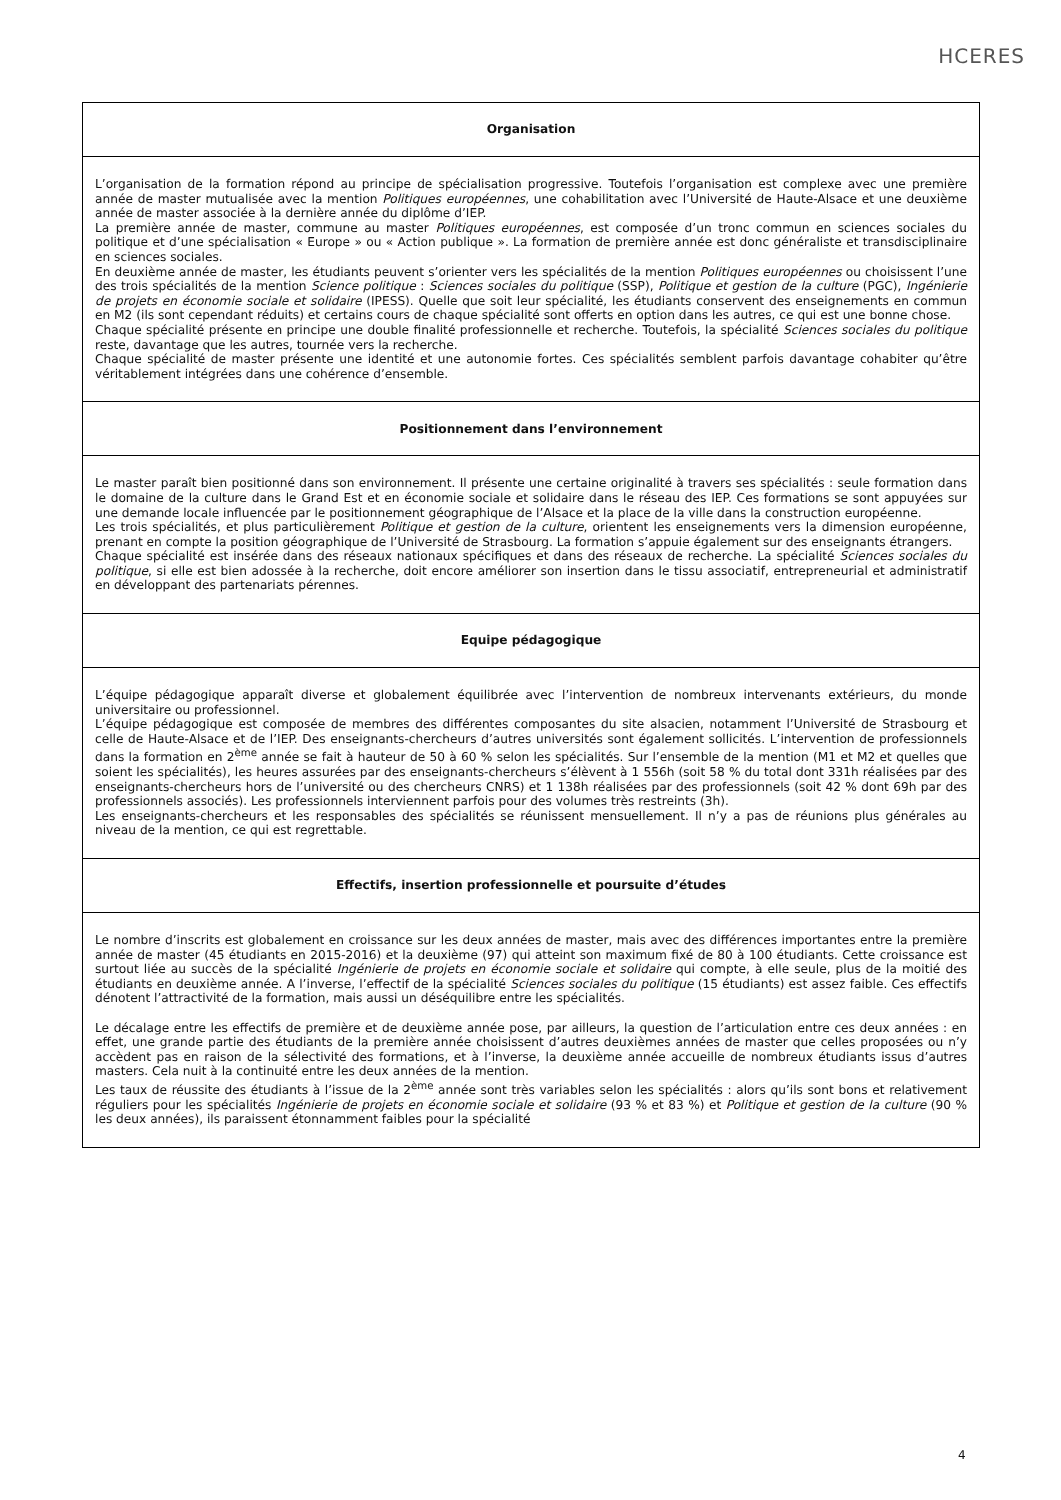HCERES
| Organisation |
| --- |
| L’organisation de la formation répond au principe de spécialisation progressive. Toutefois l’organisation est complexe avec une première année de master mutualisée avec la mention Politiques européennes , une cohabilitation avec l’Université de Haute-Alsace et une deuxième année de master associée à la dernière année du diplôme d’IEP. La première année de master, commune au master Politiques européennes , est composée d’un tronc commun en sciences sociales du politique et d’une spécialisation « Europe » ou « Action publique ». La formation de première année est donc généraliste et transdisciplinaire en sciences sociales. En deuxième année de master, les étudiants peuvent s’orienter vers les spécialités de la mention Politiques européennes ou choisissent l’une des trois spécialités de la mention Science politique : Sciences sociales du politique (SSP), Politique et gestion de la culture (PGC), Ingénierie de projets en économie sociale et solidaire (IPESS). Quelle que soit leur spécialité, les étudiants conservent des enseignements en commun en M2 (ils sont cependant réduits) et certains cours de chaque spécialité sont offerts en option dans les autres, ce qui est une bonne chose. Chaque spécialité présente en principe une double finalité professionnelle et recherche. Toutefois, la spécialité Sciences sociales du politique reste, davantage que les autres, tournée vers la recherche. Chaque spécialité de master présente une identité et une autonomie fortes. Ces spécialités semblent parfois davantage cohabiter qu’être véritablement intégrées dans une cohérence d’ensemble. |
| Positionnement dans l’environnement |
| Le master paraît bien positionné dans son environnement. Il présente une certaine originalité à travers ses spécialités : seule formation dans le domaine de la culture dans le Grand Est et en économie sociale et solidaire dans le réseau des IEP. Ces formations se sont appuyées sur une demande locale influencée par le positionnement géographique de l’Alsace et la place de la ville dans la construction européenne. Les trois spécialités, et plus particulièrement Politique et gestion de la culture , orientent les enseignements vers la dimension européenne, prenant en compte la position géographique de l’Université de Strasbourg. La formation s’appuie également sur des enseignants étrangers. Chaque spécialité est insérée dans des réseaux nationaux spécifiques et dans des réseaux de recherche. La spécialité Sciences sociales du politique , si elle est bien adossée à la recherche, doit encore améliorer son insertion dans le tissu associatif, entrepreneurial et administratif en développant des partenariats pérennes. |
| Equipe pédagogique |
| L’équipe pédagogique apparaît diverse et globalement équilibrée avec l’intervention de nombreux intervenants extérieurs, du monde universitaire ou professionnel. L’équipe pédagogique est composée de membres des différentes composantes du site alsacien, notamment l’Université de Strasbourg et celle de Haute-Alsace et de l’IEP. Des enseignants-chercheurs d’autres universités sont également sollicités. L’intervention de professionnels dans la formation en 2<sup>ème</sup> année se fait à hauteur de 50 à 60 % selon les spécialités. Sur l’ensemble de la mention (M1 et M2 et quelles que soient les spécialités), les heures assurées par des enseignants-chercheurs s’élèvent à 1 556h (soit 58 % du total dont 331h réalisées par des enseignants-chercheurs hors de l’université ou des chercheurs CNRS) et 1 138h réalisées par des professionnels (soit 42 % dont 69h par des professionnels associés). Les professionnels interviennent parfois pour des volumes très restreints (3h). Les enseignants-chercheurs et les responsables des spécialités se réunissent mensuellement. Il n’y a pas de réunions plus générales au niveau de la mention, ce qui est regrettable. |
| Effectifs, insertion professionnelle et poursuite d’études |
| Le nombre d’inscrits est globalement en croissance sur les deux années de master, mais avec des différences importantes entre la première année de master (45 étudiants en 2015-2016) et la deuxième (97) qui atteint son maximum fixé de 80 à 100 étudiants. Cette croissance est surtout liée au succès de la spécialité Ingénierie de projets en économie sociale et solidaire qui compte, à elle seule, plus de la moitié des étudiants en deuxième année. A l’inverse, l’effectif de la spécialité Sciences sociales du politique (15 étudiants) est assez faible. Ces effectifs dénotent l’attractivité de la formation, mais aussi un déséquilibre entre les spécialités. Le décalage entre les effectifs de première et de deuxième année pose, par ailleurs, la question de l’articulation entre ces deux années : en effet, une grande partie des étudiants de la première année choisissent d’autres deuxièmes années de master que celles proposées ou n’y accèdent pas en raison de la sélectivité des formations, et à l’inverse, la deuxième année accueille de nombreux étudiants issus d’autres masters. Cela nuit à la continuité entre les deux années de la mention. Les taux de réussite des étudiants à l’issue de la 2<sup>ème</sup> année sont très variables selon les spécialités : alors qu’ils sont bons et relativement réguliers pour les spécialités Ingénierie de projets en économie sociale et solidaire (93 % et 83 %) et Politique et gestion de la culture (90 % les deux années), ils paraissent étonnamment faibles pour la spécialité |
4